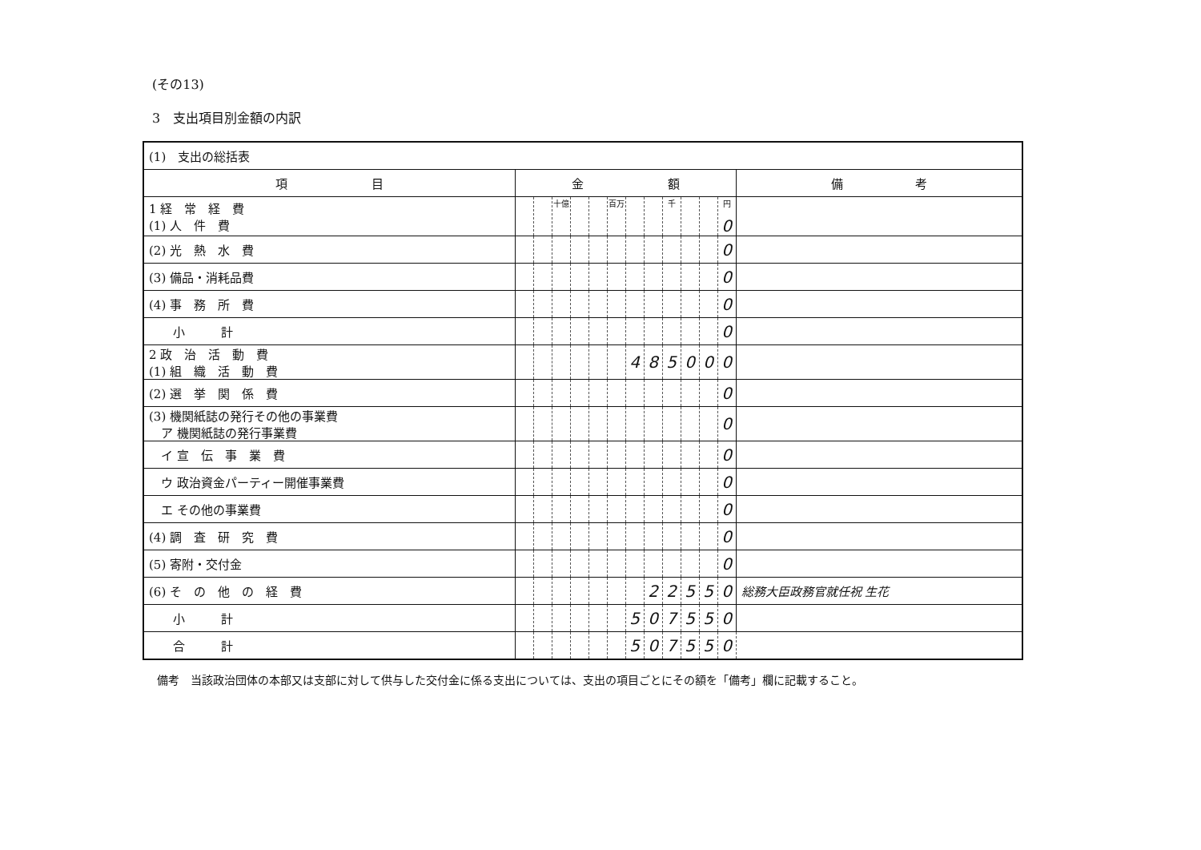(その13)
3　支出項目別金額の内訳
| (1) 支出の総括表 | | | | | | | | | | | | | |
| 項 目 | 金 額 | | | | | | | | | | | | 備 考 |
| 1 経 常 経 費 (1) 人 件 費 | | | 十億 | | | 百万 | | | 千 | | | 円 0 | |
| (2) 光 熱 水 費 | | | | | | | | | | | | 0 | |
| (3) 備品・消耗品費 | | | | | | | | | | | | 0 | |
| (4) 事 務 所 費 | | | | | | | | | | | | 0 | |
| 小 計 | | | | | | | | | | | | 0 | |
| 2 政 治 活 動 費 (1) 組 織 活 動 費 | | | | | | | 4 | 8 | 5 | 0 | 0 | 0 | |
| (2) 選 挙 関 係 費 | | | | | | | | | | | | 0 | |
| (3) 機関紙誌の発行その他の事業費 ア 機関紙誌の発行事業費 | | | | | | | | | | | | 0 | |
| イ 宣 伝 事 業 費 | | | | | | | | | | | | 0 | |
| ウ 政治資金パーティー開催事業費 | | | | | | | | | | | | 0 | |
| エ その他の事業費 | | | | | | | | | | | | 0 | |
| (4) 調 査 研 究 費 | | | | | | | | | | | | 0 | |
| (5) 寄附・交付金 | | | | | | | | | | | | 0 | |
| (6) そ の 他 の 経 費 | | | | | | | | 2 | 2 | 5 | 5 | 0 | 総務大臣政務官就任祝 生花 |
| 小 計 | | | | | | | 5 | 0 | 7 | 5 | 5 | 0 | |
| 合 計 | | | | | | | 5 | 0 | 7 | 5 | 5 | 0 | |
備考　当該政治団体の本部又は支部に対して供与した交付金に係る支出については、支出の項目ごとにその額を「備考」欄に記載すること。